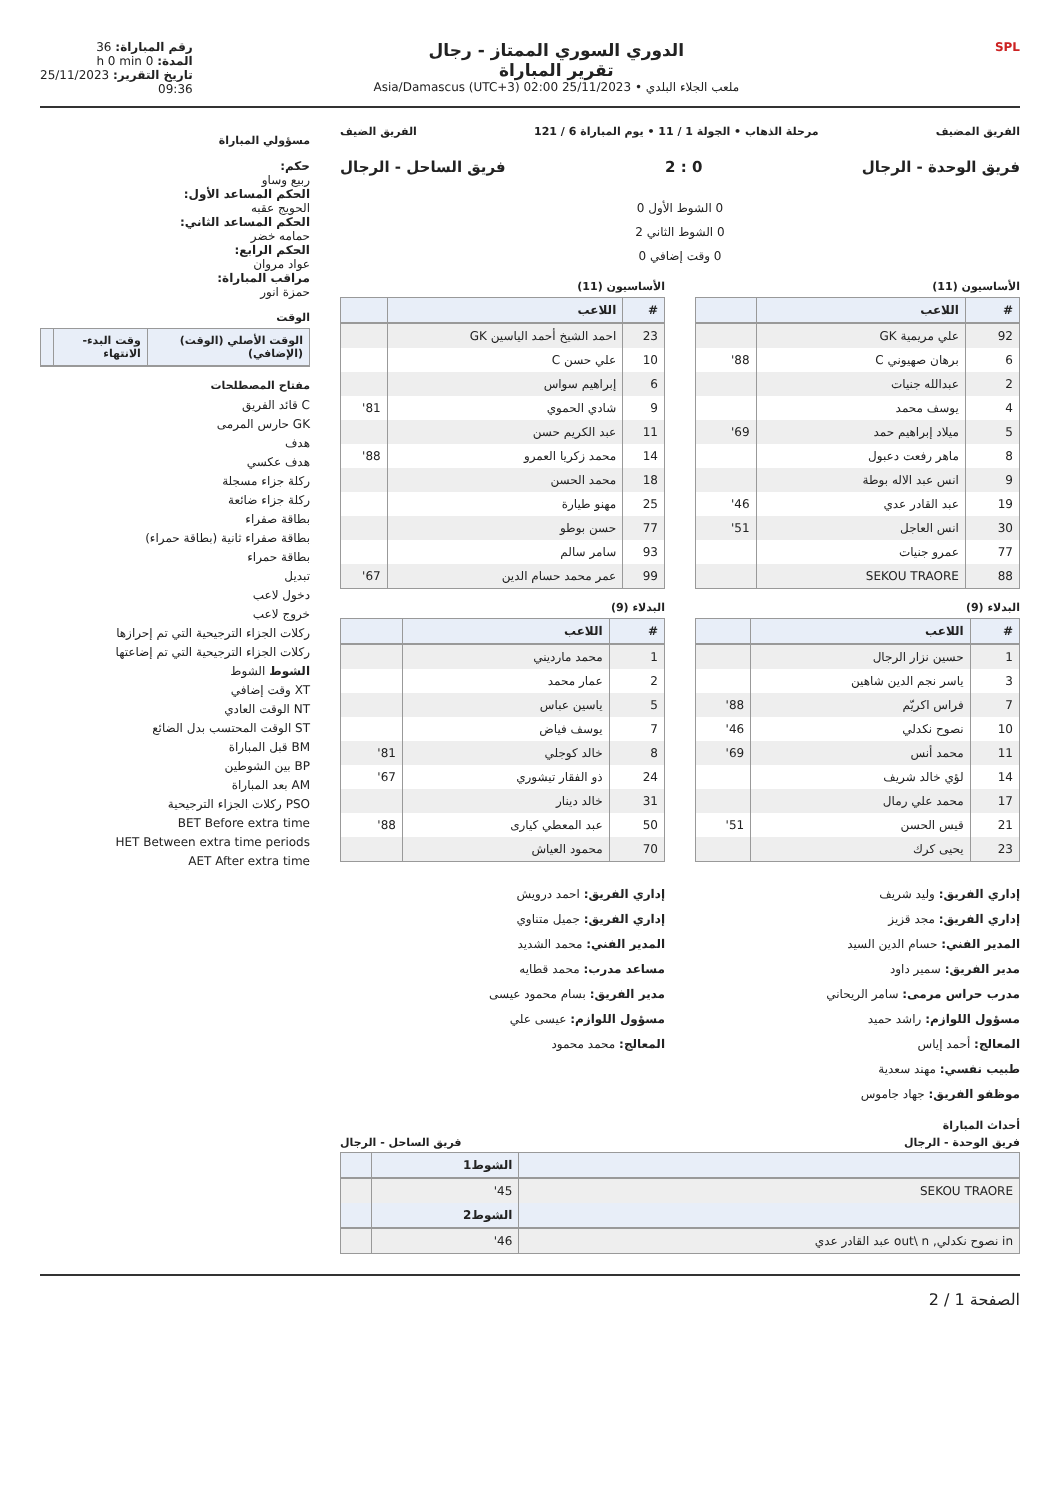SPL
الدوري السوري الممتاز - رجال
تقرير المباراة
ملعب الجلاء البلدي • 25/11/2023 02:00 (UTC+3) Asia/Damascus
رقم المباراة: 36
المدة: 0 h 0 min
تاريخ التقرير: 25/11/2023
09:36
الفريق المضيف مرحلة الذهاب • الجولة 1 / 11 • يوم المباراة 6 / 121 الفريق الضيف
فريق الوحدة - الرجال 0 : 2 فريق الساحل - الرجال
0 الشوط الأول 0
0 الشوط الثاني 2
0 وقت إضافي 0
الأساسيون (11)
| # | اللاعب | |
| --- | --- | --- |
| 92 | علي مريمية GK | |
| 6 | برهان صهيوني C | 88' |
| 2 | عبدالله جنيات | |
| 4 | يوسف محمد | |
| 5 | ميلاد إبراهيم حمد | 69' |
| 8 | ماهر رفعت دعبول | |
| 9 | انس عبد الاله بوطة | |
| 19 | عبد القادر عدي | 46' |
| 30 | انس العاجل | 51' |
| 77 | عمرو جنيات | |
| 88 | SEKOU TRAORE | |
البدلاء (9)
| # | اللاعب | |
| --- | --- | --- |
| 1 | حسين نزار الرجال | |
| 3 | ياسر نجم الدين شاهين | |
| 7 | فراس اكريّم | 88' |
| 10 | نصوح نكدلي | 46' |
| 11 | محمد أنس | 69' |
| 14 | لؤي خالد شريف | |
| 17 | محمد علي رمال | |
| 21 | قيس الحسن | 51' |
| 23 | يحيى كرك | |
الأساسيون (11)
| # | اللاعب | |
| --- | --- | --- |
| 23 | احمد الشيخ أحمد الياسين GK | |
| 10 | علي حسن C | |
| 6 | إبراهيم سواس | |
| 9 | شادي الحموي | 81' |
| 11 | عبد الكريم حسن | |
| 14 | محمد زكريا العمرو | 88' |
| 18 | محمد الحسن | |
| 25 | مهنو طيارة | |
| 77 | حسن بوطو | |
| 93 | سامر سالم | |
| 99 | عمر محمد حسام الدين | 67' |
البدلاء (9)
| # | اللاعب | |
| --- | --- | --- |
| 1 | محمد مارديني | |
| 2 | عمار محمد | |
| 5 | ياسين عباس | |
| 7 | يوسف فياض | |
| 8 | خالد كوجلي | 81' |
| 24 | ذو الفقار تيشوري | 67' |
| 31 | خالد دينار | |
| 50 | عبد المعطي كيارى | 88' |
| 70 | محمود العياش | |
إداري الفريق: وليد شريف
إداري الفريق: مجد قزيز
المدير الفني: حسام الدين السيد
مدير الفريق: سمير داود
مدرب حراس مرمى: سامر الريحاني
مسؤول اللوازم: راشد حميد
المعالج: أحمد إياس
طبيب نفسي: مهند سعدية
موظفو الفريق: جهاد جاموس
إداري الفريق: احمد درويش
إداري الفريق: جميل متناوي
المدير الفني: محمد الشديد
مساعد مدرب: محمد قطايه
مدير الفريق: بسام محمود عيسى
مسؤول اللوازم: عيسى علي
المعالج: محمد محمود
أحداث المباراة
فريق الوحدة - الرجال فريق الساحل - الرجال
| | الشوط1 | |
| --- | --- | --- |
| SEKOU TRAORE | 45' | |
| | الشوط2 | |
| in نصوح نكدلي, out\ n عبد القادر عدي | 46' | |
مسؤولي المباراة
حكم:
ربيع وساو
الحكم المساعد الأول:
الحويج عقبه
الحكم المساعد الثاني:
حمامه خضر
الحكم الرابع:
عواد مروان
مراقب المباراة:
حمزة انور
الوقت
| الوقت الأصلي (الوقت) (الإضافي) | وقت البدء-الانتهاء | |
| --- | --- | --- |
مفتاح المصطلحات
C قائد الفريق
GK حارس المرمى
هدف
هدف عكسي
ركلة جزاء مسجلة
ركلة جزاء ضائعة
بطاقة صفراء
بطاقة صفراء ثانية (بطاقة حمراء)
بطاقة حمراء
تبديل
دخول لاعب
خروج لاعب
ركلات الجزاء الترجيحية التي تم إحرازها
ركلات الجزاء الترجيحية التي تم إضاعتها
الشوط الشوط
XT وقت إضافي
NT الوقت العادي
ST الوقت المحتسب بدل الضائع
BM قبل المباراة
BP بين الشوطين
AM بعد المباراة
PSO ركلات الجزاء الترجيحية
BET Before extra time
HET Between extra time periods
AET After extra time
الصفحة 1 / 2